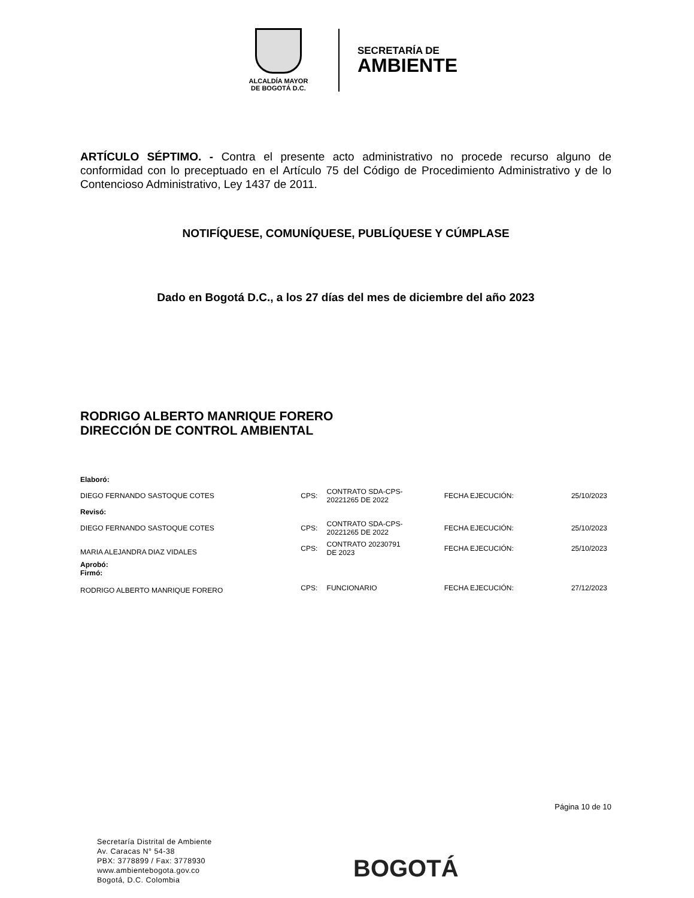ALCALDÍA MAYOR
DE BOGOTÁ D.C.
SECRETARÍA DE
AMBIENTE
ARTÍCULO SÉPTIMO. - Contra el presente acto administrativo no procede recurso alguno de conformidad con lo preceptuado en el Artículo 75 del Código de Procedimiento Administrativo y de lo Contencioso Administrativo, Ley 1437 de 2011.
NOTIFÍQUESE, COMUNÍQUESE, PUBLÍQUESE Y CÚMPLASE
Dado en Bogotá D.C., a los 27 días del mes de diciembre del año 2023
RODRIGO ALBERTO MANRIQUE FORERO
DIRECCIÓN DE CONTROL AMBIENTAL
| Elaboró: | | | | |
| DIEGO FERNANDO SASTOQUE COTES | CPS: | CONTRATO SDA-CPS- 20221265 DE 2022 | FECHA EJECUCIÓN: | 25/10/2023 |
| Revisó: | | | | |
| DIEGO FERNANDO SASTOQUE COTES | CPS: | CONTRATO SDA-CPS- 20221265 DE 2022 | FECHA EJECUCIÓN: | 25/10/2023 |
| MARIA ALEJANDRA DIAZ VIDALES | CPS: | CONTRATO 20230791 DE 2023 | FECHA EJECUCIÓN: | 25/10/2023 |
| Aprobó: Firmó: | | | | |
| RODRIGO ALBERTO MANRIQUE FORERO | CPS: | FUNCIONARIO | FECHA EJECUCIÓN: | 27/12/2023 |
Página 10 de 10
Secretaría Distrital de Ambiente
Av. Caracas N° 54-38
PBX: 3778899 / Fax: 3778930
www.ambientebogota.gov.co
Bogotá, D.C. Colombia
BOGOTÁ